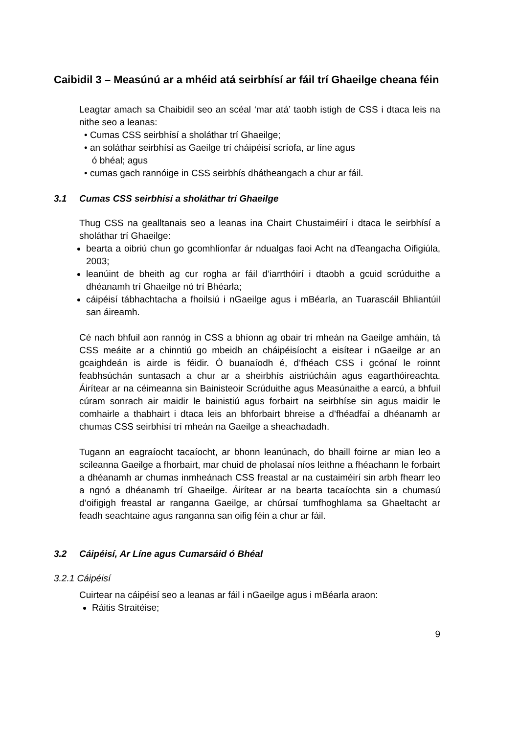Caibidil 3 – Measúnú ar a mhéid atá seirbhísí ar fáil trí Ghaeilge cheana féin
Leagtar amach sa Chaibidil seo an scéal ‘mar atá’ taobh istigh de CSS i dtaca leis na nithe seo a leanas:
• Cumas CSS seirbhísí a sholáthar trí Ghaeilge;
• an soláthar seirbhísí as Gaeilge trí cháipéisí scríofa, ar líne agus
ó bhéal; agus
• cumas gach rannóige in CSS seirbhís dhátheangach a chur ar fáil.
3.1 Cumas CSS seirbhísí a sholáthar trí Ghaeilge
Thug CSS na gealltanais seo a leanas ina Chairt Chustaiméirí i dtaca le seirbhísí a sholáthar trí Ghaeilge:
bearta a oibriú chun go gcomhlíonfar ár ndualgas faoi Acht na dTeangacha Oifigiúla, 2003;
leanúint de bheith ag cur rogha ar fáil d’iarrthóirí i dtaobh a gcuid scrúduithe a dhéanamh trí Ghaeilge nó trí Bhéarla;
cáipéisí tábhachtacha a fhoilsiú i nGaeilge agus i mBéarla, an Tuarascáil Bhliantúil san áireamh.
Cé nach bhfuil aon rannóg in CSS a bhíonn ag obair trí mheán na Gaeilge amháin, tá CSS meáite ar a chinntiú go mbeidh an cháipéisíocht a eisítear i nGaeilge ar an gcaighdeán is airde is féidir. Ó buanaíodh é, d’fhéach CSS i gcónaí le roinnt feabhsúchán suntasach a chur ar a sheirbhís aistriúcháin agus eagarthóireachta. Áirítear ar na céimeanna sin Bainisteoir Scrúduithe agus Measúnaithe a earcú, a bhfuil cúram sonrach air maidir le bainistiú agus forbairt na seirbhíse sin agus maidir le comhairle a thabhairt i dtaca leis an bhforbairt bhreise a d’fhéadfaí a dhéanamh ar chumas CSS seirbhísí trí mheán na Gaeilge a sheachadadh.
Tugann an eagraíocht tacaíocht, ar bhonn leanúnach, do bhaill foirne ar mian leo a scileanna Gaeilge a fhorbairt, mar chuid de pholasaí níos leithne a fhéachann le forbairt a dhéanamh ar chumas inmheánach CSS freastal ar na custaiméirí sin arbh fhearr leo a ngnó a dhéanamh trí Ghaeilge. Áirítear ar na bearta tacaíochta sin a chumasú d’oifigigh freastal ar ranganna Gaeilge, ar chúrsaí tumfhoghlama sa Ghaeltacht ar feadh seachtaine agus ranganna san oifig féin a chur ar fáil.
3.2 Cáipéisí, Ar Líne agus Cumarsáid ó Bhéal
3.2.1 Cáipéisí
Cuirtear na cáipéisí seo a leanas ar fáil i nGaeilge agus i mBéarla araon:
Ráitis Straitéise;
9